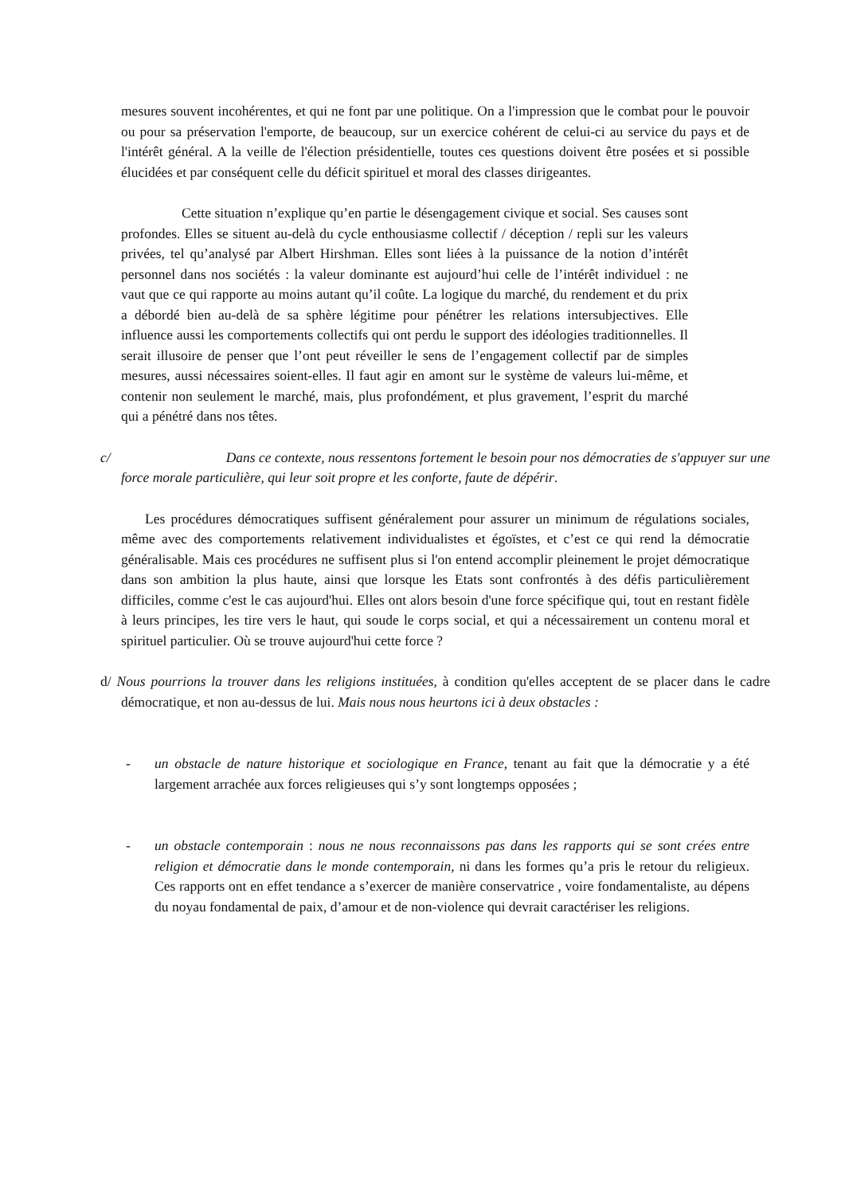mesures souvent incohérentes, et qui ne font par une politique. On a l'impression que le combat pour le pouvoir ou pour sa préservation l'emporte, de beaucoup, sur un exercice cohérent de celui-ci au service du pays et de l'intérêt général. A la veille de l'élection présidentielle, toutes ces questions doivent être posées et si possible élucidées et par conséquent celle du déficit spirituel et moral des classes dirigeantes.
Cette situation n’explique qu’en partie le désengagement civique et social. Ses causes sont profondes. Elles se situent au-delà du cycle enthousiasme collectif / déception / repli sur les valeurs privées, tel qu’analysé par Albert Hirshman. Elles sont liées à la puissance de la notion d’intérêt personnel dans nos sociétés : la valeur dominante est aujourd’hui celle de l’intérêt individuel : ne vaut que ce qui rapporte au moins autant qu’il coûte. La logique du marché, du rendement et du prix a débordé bien au-delà de sa sphère légitime pour pénétrer les relations intersubjectives. Elle influence aussi les comportements collectifs qui ont perdu le support des idéologies traditionnelles. Il serait illusoire de penser que l’ont peut réveiller le sens de l’engagement collectif par de simples mesures, aussi nécessaires soient-elles. Il faut agir en amont sur le système de valeurs lui-même, et contenir non seulement le marché, mais, plus profondément, et plus gravement, l’esprit du marché qui a pénétré dans nos têtes.
c/ Dans ce contexte, nous ressentons fortement le besoin pour nos démocraties de s'appuyer sur une force morale particulière, qui leur soit propre et les conforte, faute de dépérir.
Les procédures démocratiques suffisent généralement pour assurer un minimum de régulations sociales, même avec des comportements relativement individualistes et égoïstes, et c’est ce qui rend la démocratie généralisable. Mais ces procédures ne suffisent plus si l'on entend accomplir pleinement le projet démocratique dans son ambition la plus haute, ainsi que lorsque les Etats sont confrontés à des défis particulièrement difficiles, comme c'est le cas aujourd'hui. Elles ont alors besoin d'une force spécifique qui, tout en restant fidèle à leurs principes, les tire vers le haut, qui soude le corps social, et qui a nécessairement un contenu moral et spirituel particulier. Où se trouve aujourd'hui cette force ?
d/ Nous pourrions la trouver dans les religions instituées, à condition qu'elles acceptent de se placer dans le cadre démocratique, et non au-dessus de lui. Mais nous nous heurtons ici à deux obstacles :
- un obstacle de nature historique et sociologique en France, tenant au fait que la démocratie y a été largement arrachée aux forces religieuses qui s’y sont longtemps opposées ;
- un obstacle contemporain : nous ne nous reconnaissons pas dans les rapports qui se sont crées entre religion et démocratie dans le monde contemporain, ni dans les formes qu’a pris le retour du religieux. Ces rapports ont en effet tendance a s’exercer de manière conservatrice , voire fondamentaliste, au dépens du noyau fondamental de paix, d’amour et de non-violence qui devrait caractériser les religions.